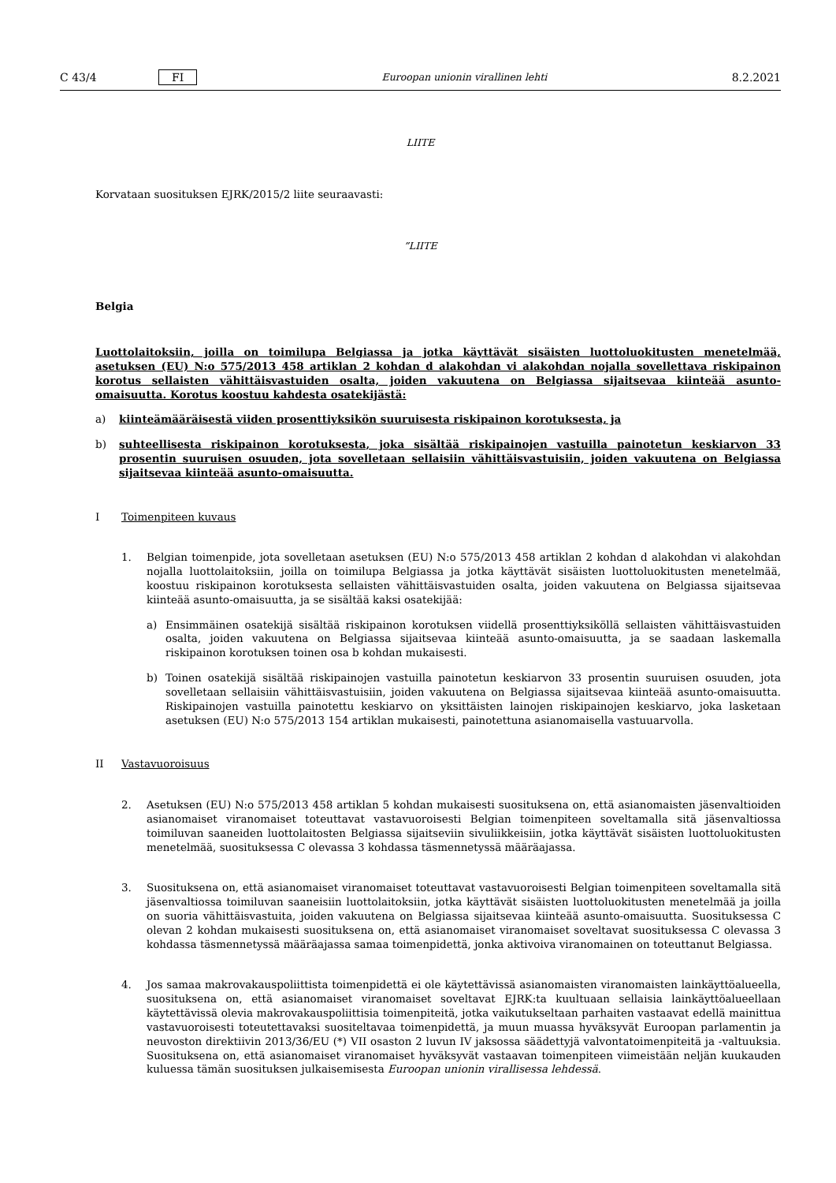C 43/4 FI Euroopan unionin virallinen lehti 8.2.2021
LIITE
Korvataan suosituksen EJRK/2015/2 liite seuraavasti:
”LIITE
Belgia
Luottolaitoksiin, joilla on toimilupa Belgiassa ja jotka käyttävät sisäisten luottoluokitusten menetelmää, asetuksen (EU) N:o 575/2013 458 artiklan 2 kohdan d alakohdan vi alakohdan nojalla sovellettava riskipainon korotus sellaisten vähittäisvastuiden osalta, joiden vakuutena on Belgiassa sijaitsevaa kiinteää asunto-omaisuutta. Korotus koostuu kahdesta osatekijästä:
a) kiinteämääräisestä viiden prosenttiyksikön suuruisesta riskipainon korotuksesta, ja
b) suhteellisesta riskipainon korotuksesta, joka sisältää riskipainojen vastuilla painotetun keskiarvon 33 prosentin suuruisen osuuden, jota sovelletaan sellaisiin vähittäisvastuisiin, joiden vakuutena on Belgiassa sijaitsevaa kiinteää asunto-omaisuutta.
I Toimenpiteen kuvaus
1. Belgian toimenpide, jota sovelletaan asetuksen (EU) N:o 575/2013 458 artiklan 2 kohdan d alakohdan vi alakohdan nojalla luottolaitoksiin, joilla on toimilupa Belgiassa ja jotka käyttävät sisäisten luottoluokitusten menetelmää, koostuu riskipainon korotuksesta sellaisten vähittäisvastuiden osalta, joiden vakuutena on Belgiassa sijaitsevaa kiinteää asunto-omaisuutta, ja se sisältää kaksi osatekijää:
a) Ensimmäinen osatekijä sisältää riskipainon korotuksen viidellä prosenttiyksiköllä sellaisten vähittäisvastuiden osalta, joiden vakuutena on Belgiassa sijaitsevaa kiinteää asunto-omaisuutta, ja se saadaan laskemalla riskipainon korotuksen toinen osa b kohdan mukaisesti.
b) Toinen osatekijä sisältää riskipainojen vastuilla painotetun keskiarvon 33 prosentin suuruisen osuuden, jota sovelletaan sellaisiin vähittäisvastuisiin, joiden vakuutena on Belgiassa sijaitsevaa kiinteää asunto-omaisuutta. Riskipainojen vastuilla painotettu keskiarvo on yksittäisten lainojen riskipainojen keskiarvo, joka lasketaan asetuksen (EU) N:o 575/2013 154 artiklan mukaisesti, painotettuna asianomaisella vastuuarvolla.
II Vastavuoroisuus
2. Asetuksen (EU) N:o 575/2013 458 artiklan 5 kohdan mukaisesti suosituksena on, että asianomaisten jäsenvaltioiden asianomaiset viranomaiset toteuttavat vastavuoroisesti Belgian toimenpiteen soveltamalla sitä jäsenvaltiossa toimiluvan saaneiden luottolaitosten Belgiassa sijaitseviin sivuliikkeisiin, jotka käyttävät sisäisten luottoluokitusten menetelmää, suosituksessa C olevassa 3 kohdassa täsmennetyssä määräajassa.
3. Suosituksena on, että asianomaiset viranomaiset toteuttavat vastavuoroisesti Belgian toimenpiteen soveltamalla sitä jäsenvaltiossa toimiluvan saaneisiin luottolaitoksiin, jotka käyttävät sisäisten luottoluokitusten menetelmää ja joilla on suoria vähittäisvastuita, joiden vakuutena on Belgiassa sijaitsevaa kiinteää asunto-omaisuutta. Suosituksessa C olevan 2 kohdan mukaisesti suosituksena on, että asianomaiset viranomaiset soveltavat suosituksessa C olevassa 3 kohdassa täsmennetyssä määräajassa samaa toimenpidettä, jonka aktivoiva viranomainen on toteuttanut Belgiassa.
4. Jos samaa makrovakauspoliittista toimenpidettä ei ole käytettävissä asianomaisten viranomaisten lainkäyttö­alueella, suosituksena on, että asianomaiset viranomaiset soveltavat EJRK:ta kuultuaan sellaisia lainkäyttöa­lueellaan käytettävissä olevia makrovakauspoliittisia toimenpiteitä, jotka vaikutukseltaan parhaiten vastaavat edellä mainittua vastavuoroisesti toteutettavaksi suositeltavaa toimenpidettä, ja muun muassa hyväksyvät Euroopan parlamentin ja neuvoston direktiivin 2013/36/EU (*) VII osaston 2 luvun IV jaksossa säädettyjä valvontatoimenpiteitä ja -valtuuksia. Suosituksena on, että asianomaiset viranomaiset hyväksyvät vastaavan toimenpiteen viimeistään neljän kuukauden kuluessa tämän suosituksen julkaisemisesta Euroopan unionin virallisessa lehdessä.